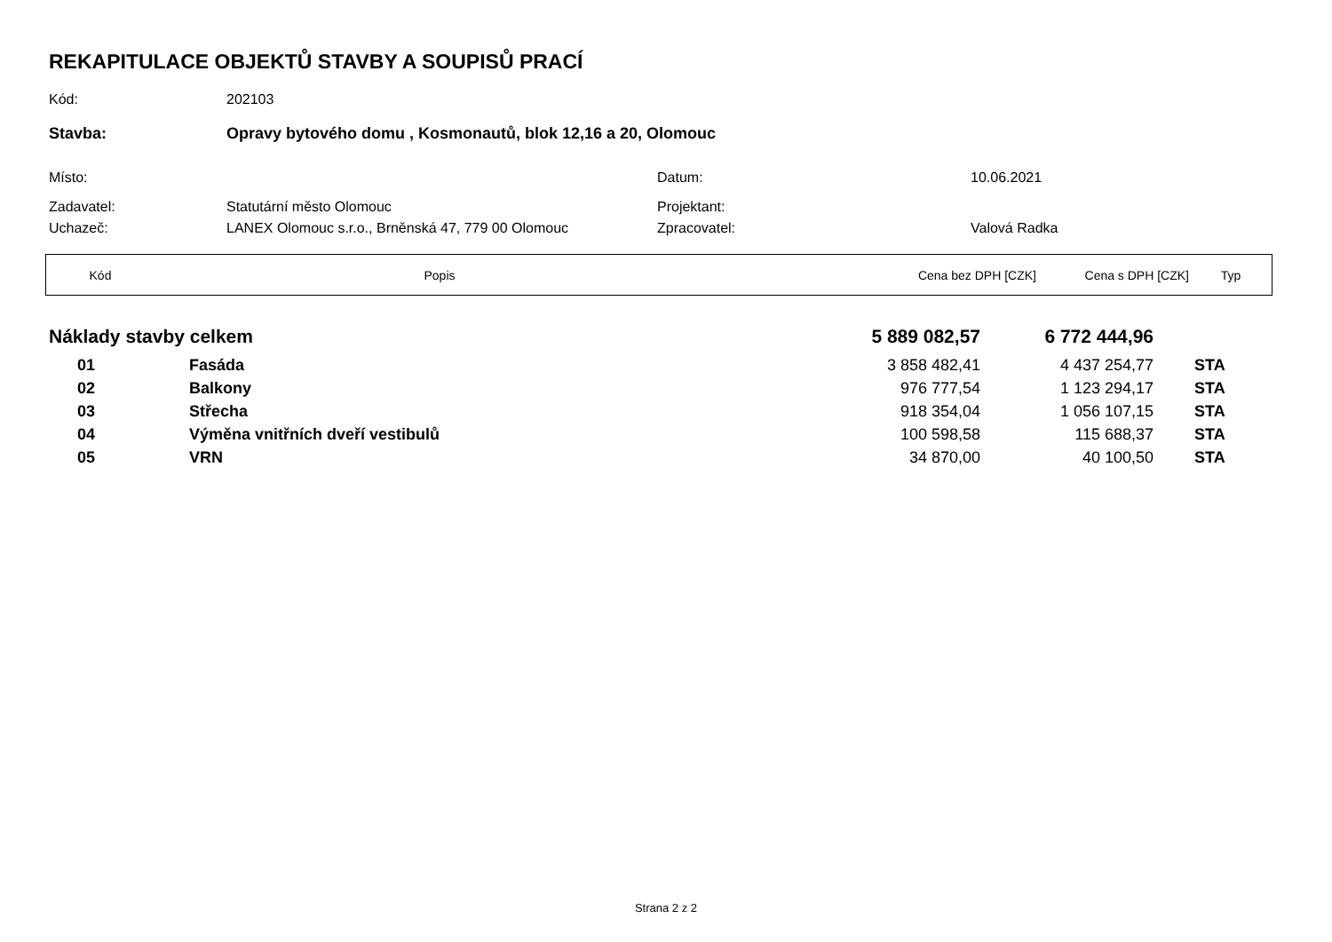REKAPITULACE OBJEKTŮ STAVBY A SOUPISŮ PRACÍ
Kód: 202103
Stavba: Opravy bytového domu , Kosmonautů, blok 12,16 a 20, Olomouc
Místo: Datum: 10.06.2021
Zadavatel: Statutární město Olomouc Projektant:
Uchazeč: LANEX Olomouc s.r.o., Brněnská 47, 779 00 Olomouc Zpracovatel: Valová Radka
| Kód | Popis | Cena bez DPH [CZK] | Cena s DPH [CZK] | Typ |
| --- | --- | --- | --- | --- |
| Náklady stavby celkem | | | 5 889 082,57 | 6 772 444,96 | |
| | 01 | Fasáda | 3 858 482,41 | 4 437 254,77 | STA |
| | 02 | Balkony | 976 777,54 | 1 123 294,17 | STA |
| | 03 | Střecha | 918 354,04 | 1 056 107,15 | STA |
| | 04 | Výměna vnitřních dveří vestibulů | 100 598,58 | 115 688,37 | STA |
| | 05 | VRN | 34 870,00 | 40 100,50 | STA |
Strana 2 z 2